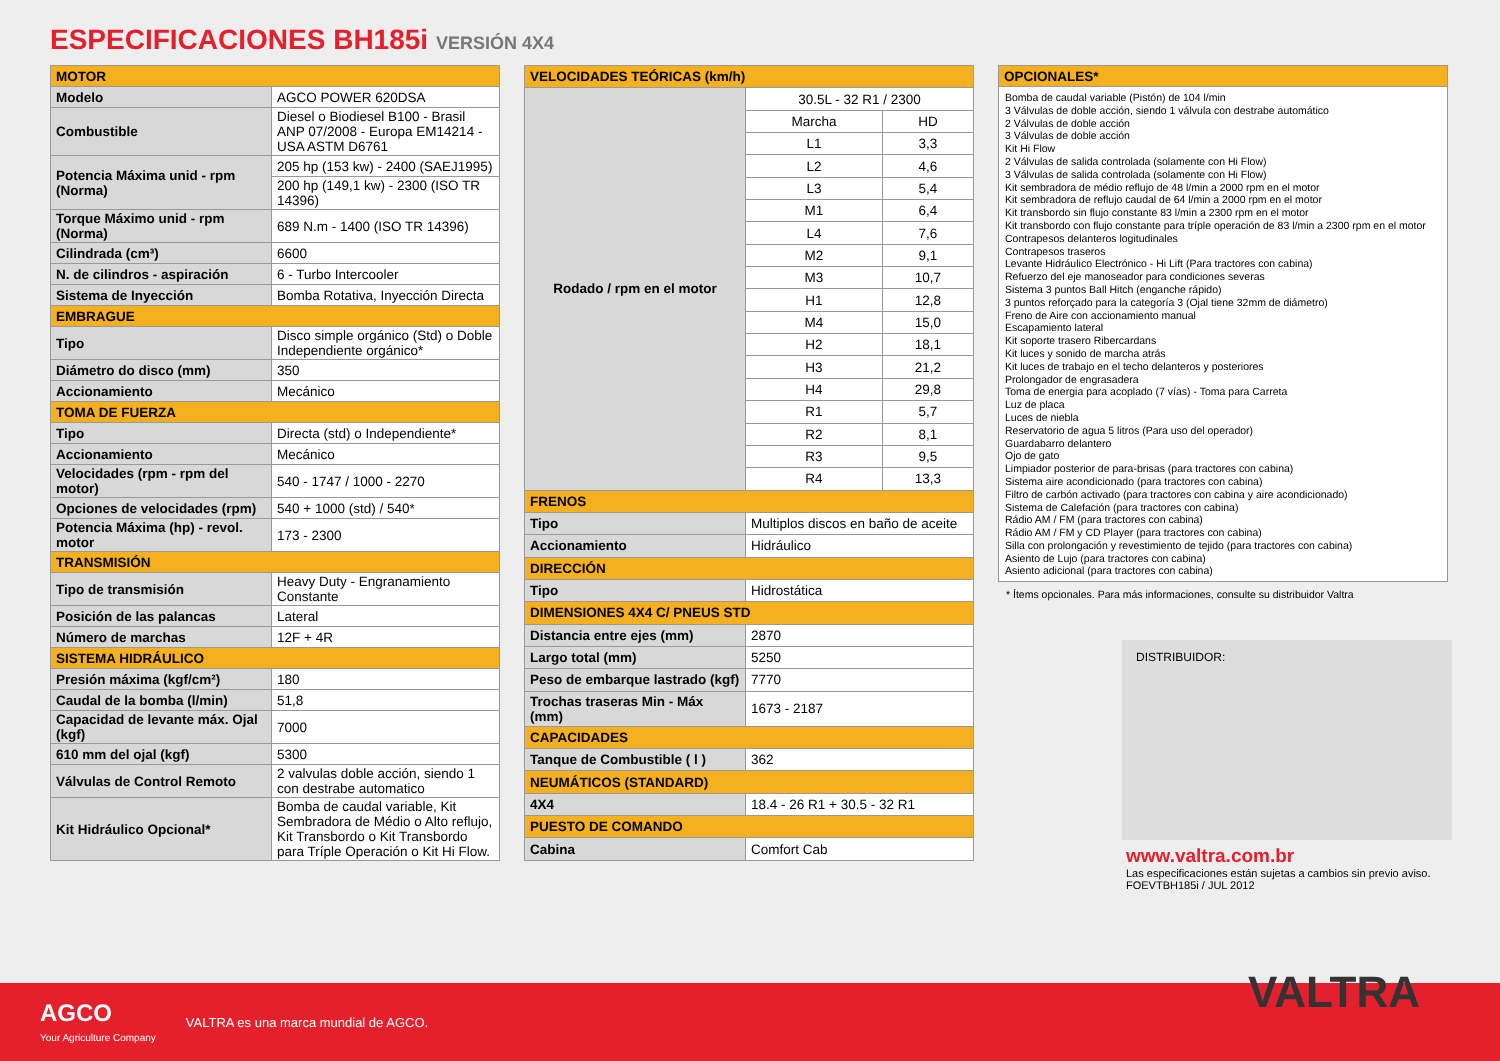ESPECIFICACIONES BH185i VERSIÓN 4X4
| MOTOR | |
| --- | --- |
| Modelo | AGCO POWER 620DSA |
| Combustible | Diesel o Biodiesel B100 - Brasil ANP 07/2008 - Europa EM14214 - USA ASTM D6761 |
| Potencia Máxima unid - rpm (Norma) | 205 hp (153 kw) - 2400 (SAEJ1995) |
| | 200 hp (149,1 kw) - 2300 (ISO TR 14396) |
| Torque Máximo unid - rpm (Norma) | 689 N.m - 1400 (ISO TR 14396) |
| Cilindrada (cm³) | 6600 |
| N. de cilindros - aspiración | 6 - Turbo Intercooler |
| Sistema de Inyección | Bomba Rotativa, Inyección Directa |
| EMBRAGUE | |
| Tipo | Disco simple orgánico (Std) o Doble Independiente orgánico* |
| Diámetro do disco (mm) | 350 |
| Accionamiento | Mecánico |
| TOMA DE FUERZA | |
| Tipo | Directa (std) o Independiente* |
| Accionamiento | Mecánico |
| Velocidades (rpm - rpm del motor) | 540 - 1747 / 1000 - 2270 |
| Opciones de velocidades (rpm) | 540 + 1000 (std) / 540* |
| Potencia Máxima (hp) - revol. motor | 173 - 2300 |
| TRANSMISIÓN | |
| Tipo de transmisión | Heavy Duty - Engranamiento Constante |
| Posición de las palancas | Lateral |
| Número de marchas | 12F + 4R |
| SISTEMA HIDRÁULICO | |
| Presión máxima (kgf/cm²) | 180 |
| Caudal de la bomba (l/min) | 51,8 |
| Capacidad de levante máx. Ojal (kgf) | 7000 |
| 610 mm del ojal (kgf) | 5300 |
| Válvulas de Control Remoto | 2 valvulas doble acción, siendo 1 con destrabe automatico |
| Kit Hidráulico Opcional* | Bomba de caudal variable, Kit Sembradora de Médio o Alto reflujo, Kit Transbordo o Kit Transbordo para Tríple Operación o Kit Hi Flow. |
| VELOCIDADES TEÓRICAS (km/h) | | |
| --- | --- | --- |
| Rodado / rpm en el motor | 30.5L - 32 R1 / 2300 | |
| | Marcha | HD |
| | L1 | 3,3 |
| | L2 | 4,6 |
| | L3 | 5,4 |
| | M1 | 6,4 |
| | L4 | 7,6 |
| | M2 | 9,1 |
| | M3 | 10,7 |
| | H1 | 12,8 |
| | M4 | 15,0 |
| | H2 | 18,1 |
| | H3 | 21,2 |
| | H4 | 29,8 |
| | R1 | 5,7 |
| | R2 | 8,1 |
| | R3 | 9,5 |
| | R4 | 13,3 |
| FRENOS | | |
| Tipo | Multiplos discos en baño de aceite | |
| Accionamiento | Hidráulico | |
| DIRECCIÓN | | |
| Tipo | Hidrostática | |
| DIMENSIONES 4X4 C/ PNEUS STD | | |
| Distancia entre ejes (mm) | 2870 | |
| Largo total (mm) | 5250 | |
| Peso de embarque lastrado (kgf) | 7770 | |
| Trochas traseras Min - Máx (mm) | 1673 - 2187 | |
| CAPACIDADES | | |
| Tanque de Combustible ( l ) | 362 | |
| NEUMÁTICOS (STANDARD) | | |
| 4X4 | 18.4 - 26 R1 + 30.5 - 32 R1 | |
| PUESTO DE COMANDO | | |
| Cabina | Comfort Cab | |
| OPCIONALES* |
| --- |
| Bomba de caudal variable (Pistón) de 104 l/min 3 Válvulas de doble acción, siendo 1 válvula con destrabe automático 2 Válvulas de doble acción 3 Válvulas de doble acción Kit Hi Flow 2 Válvulas de salida controlada (solamente con Hi Flow) 3 Válvulas de salida controlada (solamente con Hi Flow) Kit sembradora de médio reflujo de 48 l/min a 2000 rpm en el motor Kit sembradora de reflujo caudal de 64 l/min a 2000 rpm en el motor Kit transbordo sin flujo constante 83 l/min a 2300 rpm en el motor Kit transbordo con flujo constante para tríple operación de 83 l/min a 2300 rpm en el motor Contrapesos delanteros logitudinales Contrapesos traseros Levante Hidráulico Electrónico - Hi Lift (Para tractores con cabina) Refuerzo del eje manoseador para condiciones severas Sistema 3 puntos Ball Hitch (enganche rápido) 3 puntos reforçado para la categoría 3 (Ojal tiene 32mm de diámetro) Freno de Aire con accionamiento manual Escapamiento lateral Kit soporte trasero Ribercardans Kit luces y sonido de marcha atrás Kit luces de trabajo en el techo delanteros y posteriores Prolongador de engrasadera Toma de energia para acoplado (7 vías) - Toma para Carreta Luz de placa Luces de niebla Reservatorio de agua 5 litros (Para uso del operador) Guardabarro delantero Ojo de gato Limpiador posterior de para-brisas (para tractores con cabina) Sistema aire acondicionado (para tractores con cabina) Filtro de carbón activado (para tractores con cabina y aire acondicionado) Sistema de Calefación (para tractores con cabina) Rádio AM / FM (para tractores con cabina) Rádio AM / FM y CD Player (para tractores con cabina) Silla con prolongación y revestimiento de tejido (para tractores con cabina) Asiento de Lujo (para tractores con cabina) Asiento adicional (para tractores con cabina) |
* Ítems opcionales. Para más informaciones, consulte su distribuidor Valtra
DISTRIBUIDOR:
www.valtra.com.br
Las especificaciones están sujetas a cambios sin previo aviso.
FOEVTBH185i / JUL 2012
AGCO
Your Agriculture Company
VALTRA es una marca mundial de AGCO.
VALTRA